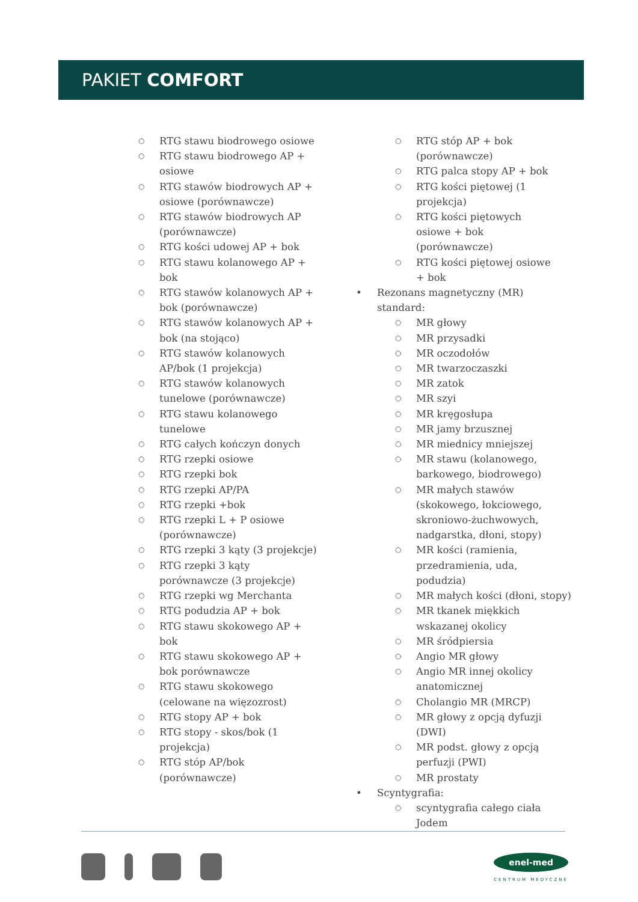PAKIET COMFORT
RTG stawu biodrowego osiowe
RTG stawu biodrowego AP + osiowe
RTG stawów biodrowych AP + osiowe (porównawcze)
RTG stawów biodrowych AP (porównawcze)
RTG kości udowej AP + bok
RTG stawu kolanowego AP + bok
RTG stawów kolanowych AP + bok (porównawcze)
RTG stawów kolanowych AP + bok (na stojąco)
RTG stawów kolanowych AP/bok (1 projekcja)
RTG stawów kolanowych tunelowe (porównawcze)
RTG stawu kolanowego tunelowe
RTG całych kończyn donych
RTG rzepki osiowe
RTG rzepki bok
RTG rzepki AP/PA
RTG rzepki +bok
RTG rzepki L + P osiowe (porównawcze)
RTG rzepki 3 kąty (3 projekcje)
RTG rzepki 3 kąty porównawcze (3 projekcje)
RTG rzepki wg Merchanta
RTG podudzia AP + bok
RTG stawu skokowego AP + bok
RTG stawu skokowego AP + bok porównawcze
RTG stawu skokowego (celowane na więzozrost)
RTG stopy AP + bok
RTG stopy - skos/bok (1 projekcja)
RTG stóp AP/bok (porównawcze)
RTG stóp AP + bok (porównawcze)
RTG palca stopy AP + bok
RTG kości piętowej (1 projekcja)
RTG kości piętowych osiowe + bok (porównawcze)
RTG kości piętowej osiowe + bok
Rezonans magnetyczny (MR) standard:
MR głowy
MR przysadki
MR oczodołów
MR twarzoczaszki
MR zatok
MR szyi
MR kręgosłupa
MR jamy brzusznej
MR miednicy mniejszej
MR stawu (kolanowego, barkowego, biodrowego)
MR małych stawów (skokowego, łokciowego, skroniowo-żuchwowych, nadgarstka, dłoni, stopy)
MR kości (ramienia, przedramienia, uda, podudzia)
MR małych kości (dłoni, stopy)
MR tkanek miękkich wskazanej okolicy
MR śródpiersia
Angio MR głowy
Angio MR innej okolicy anatomicznej
Cholangio MR (MRCP)
MR głowy z opcją dyfuzji (DWI)
MR podst. głowy z opcją perfuzji (PWI)
MR prostaty
Scyntygrafia:
scyntygrafia całego ciała Jodem
enel-med
CENTRUM MEDYCZNE